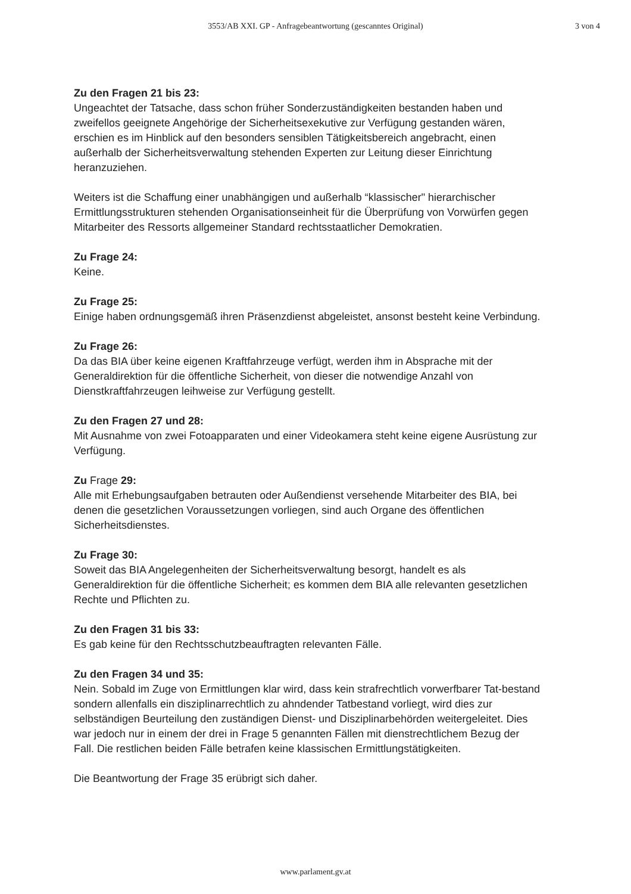3553/AB XXI. GP - Anfragebeantwortung (gescanntes Original)
3 von 4
Zu den Fragen 21 bis 23:
Ungeachtet der Tatsache, dass schon früher Sonderzuständigkeiten bestanden haben und zweifellos geeignete Angehörige der Sicherheitsexekutive zur Verfügung gestanden wären, erschien es im Hinblick auf den besonders sensiblen Tätigkeitsbereich angebracht, einen außerhalb der Sicherheitsverwaltung stehenden Experten zur Leitung dieser Einrichtung heranzuziehen.
Weiters ist die Schaffung einer unabhängigen und außerhalb “klassischer" hierarchischer Ermittlungsstrukturen stehenden Organisationseinheit für die Überprüfung von Vorwürfen gegen Mitarbeiter des Ressorts allgemeiner Standard rechtsstaatlicher Demokratien.
Zu Frage 24:
Keine.
Zu Frage 25:
Einige haben ordnungsgemäß ihren Präsenzdienst abgeleistet, ansonst besteht keine Verbindung.
Zu Frage 26:
Da das BIA über keine eigenen Kraftfahrzeuge verfügt, werden ihm in Absprache mit der Generaldirektion für die öffentliche Sicherheit, von dieser die notwendige Anzahl von Dienstkraftfahrzeugen leihweise zur Verfügung gestellt.
Zu den Fragen 27 und 28:
Mit Ausnahme von zwei Fotoapparaten und einer Videokamera steht keine eigene Ausrüstung zur Verfügung.
Zu Frage 29:
Alle mit Erhebungsaufgaben betrauten oder Außendienst versehende Mitarbeiter des BIA, bei denen die gesetzlichen Voraussetzungen vorliegen, sind auch Organe des öffentlichen Sicherheitsdienstes.
Zu Frage 30:
Soweit das BIA Angelegenheiten der Sicherheitsverwaltung besorgt, handelt es als Generaldirektion für die öffentliche Sicherheit; es kommen dem BIA alle relevanten gesetzlichen Rechte und Pflichten zu.
Zu den Fragen 31 bis 33:
Es gab keine für den Rechtsschutzbeauftragten relevanten Fälle.
Zu den Fragen 34 und 35:
Nein. Sobald im Zuge von Ermittlungen klar wird, dass kein strafrechtlich vorwerfbarer Tat-bestand sondern allenfalls ein disziplinarrechtlich zu ahndender Tatbestand vorliegt, wird dies zur selbständigen Beurteilung den zuständigen Dienst- und Disziplinarbehörden weitergeleitet. Dies war jedoch nur in einem der drei in Frage 5 genannten Fällen mit dienstrechtlichem Bezug der Fall. Die restlichen beiden Fälle betrafen keine klassischen Ermittlungstätigkeiten.
Die Beantwortung der Frage 35 erübrigt sich daher.
www.parlament.gv.at